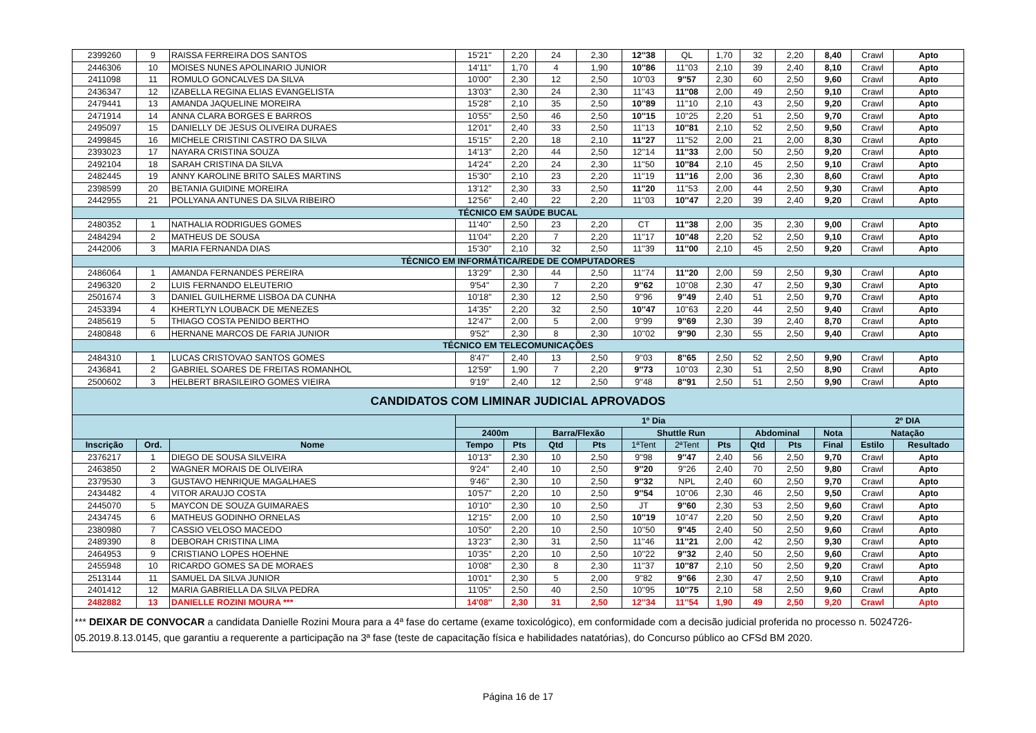| 2399260 | 9 | RAISSA FERREIRA DOS SANTOS | 15'21'' | 2,20 | 24 | 2,30 | 12''38 | QL | 1,70 | 32 | 2,20 | 8,40 | Crawl | Apto |
| 2446306 | 10 | MOISES NUNES APOLINARIO JUNIOR | 14'11'' | 1,70 | 4 | 1,90 | 10''86 | 11''03 | 2,10 | 39 | 2,40 | 8,10 | Crawl | Apto |
| 2411098 | 11 | ROMULO GONCALVES DA SILVA | 10'00'' | 2,30 | 12 | 2,50 | 10''03 | 9''57 | 2,30 | 60 | 2,50 | 9,60 | Crawl | Apto |
| 2436347 | 12 | IZABELLA REGINA ELIAS EVANGELISTA | 13'03'' | 2,30 | 24 | 2,30 | 11''43 | 11''08 | 2,00 | 49 | 2,50 | 9,10 | Crawl | Apto |
| 2479441 | 13 | AMANDA JAQUELINE MOREIRA | 15'28'' | 2,10 | 35 | 2,50 | 10''89 | 11''10 | 2,10 | 43 | 2,50 | 9,20 | Crawl | Apto |
| 2471914 | 14 | ANNA CLARA BORGES E BARROS | 10'55'' | 2,50 | 46 | 2,50 | 10''15 | 10''25 | 2,20 | 51 | 2,50 | 9,70 | Crawl | Apto |
| 2495097 | 15 | DANIELLY DE JESUS OLIVEIRA DURAES | 12'01'' | 2,40 | 33 | 2,50 | 11''13 | 10''81 | 2,10 | 52 | 2,50 | 9,50 | Crawl | Apto |
| 2499845 | 16 | MICHELE CRISTINI CASTRO DA SILVA | 15'15'' | 2,20 | 18 | 2,10 | 11''27 | 11''52 | 2,00 | 21 | 2,00 | 8,30 | Crawl | Apto |
| 2393023 | 17 | NAYARA CRISTINA SOUZA | 14'13'' | 2,20 | 44 | 2,50 | 12''14 | 11''33 | 2,00 | 50 | 2,50 | 9,20 | Crawl | Apto |
| 2492104 | 18 | SARAH CRISTINA DA SILVA | 14'24'' | 2,20 | 24 | 2,30 | 11''50 | 10''84 | 2,10 | 45 | 2,50 | 9,10 | Crawl | Apto |
| 2482445 | 19 | ANNY KAROLINE BRITO SALES MARTINS | 15'30'' | 2,10 | 23 | 2,20 | 11''19 | 11''16 | 2,00 | 36 | 2,30 | 8,60 | Crawl | Apto |
| 2398599 | 20 | BETANIA GUIDINE MOREIRA | 13'12'' | 2,30 | 33 | 2,50 | 11''20 | 11''53 | 2,00 | 44 | 2,50 | 9,30 | Crawl | Apto |
| 2442955 | 21 | POLLYANA ANTUNES DA SILVA RIBEIRO | 12'56'' | 2,40 | 22 | 2,20 | 11''03 | 10''47 | 2,20 | 39 | 2,40 | 9,20 | Crawl | Apto |
| TÉCNICO EM SAÚDE BUCAL | | | | | | | | | | | | | | |
| 2480352 | 1 | NATHALIA RODRIGUES GOMES | 11'40'' | 2,50 | 23 | 2,20 | CT | 11''38 | 2,00 | 35 | 2,30 | 9,00 | Crawl | Apto |
| 2484294 | 2 | MATHEUS DE SOUSA | 11'04'' | 2,20 | 7 | 2,20 | 11''17 | 10''48 | 2,20 | 52 | 2,50 | 9,10 | Crawl | Apto |
| 2442006 | 3 | MARIA FERNANDA DIAS | 15'30'' | 2,10 | 32 | 2,50 | 11''39 | 11''00 | 2,10 | 45 | 2,50 | 9,20 | Crawl | Apto |
| TÉCNICO EM INFORMÁTICA/REDE DE COMPUTADORES | | | | | | | | | | | | | | |
| 2486064 | 1 | AMANDA FERNANDES PEREIRA | 13'29'' | 2,30 | 44 | 2,50 | 11''74 | 11''20 | 2,00 | 59 | 2,50 | 9,30 | Crawl | Apto |
| 2496320 | 2 | LUIS FERNANDO ELEUTERIO | 9'54'' | 2,30 | 7 | 2,20 | 9''62 | 10''08 | 2,30 | 47 | 2,50 | 9,30 | Crawl | Apto |
| 2501674 | 3 | DANIEL GUILHERME LISBOA DA CUNHA | 10'18'' | 2,30 | 12 | 2,50 | 9''96 | 9''49 | 2,40 | 51 | 2,50 | 9,70 | Crawl | Apto |
| 2453394 | 4 | KHERTLYN LOUBACK DE MENEZES | 14'35'' | 2,20 | 32 | 2,50 | 10''47 | 10''63 | 2,20 | 44 | 2,50 | 9,40 | Crawl | Apto |
| 2485619 | 5 | THIAGO COSTA PENIDO BERTHO | 12'47'' | 2,00 | 5 | 2,00 | 9''99 | 9''69 | 2,30 | 39 | 2,40 | 8,70 | Crawl | Apto |
| 2480848 | 6 | HERNANE MARCOS DE FARIA JUNIOR | 9'52'' | 2,30 | 8 | 2,30 | 10''02 | 9''90 | 2,30 | 55 | 2,50 | 9,40 | Crawl | Apto |
| TÉCNICO EM TELECOMUNICAÇÕES | | | | | | | | | | | | | | |
| 2484310 | 1 | LUCAS CRISTOVAO SANTOS GOMES | 8'47'' | 2,40 | 13 | 2,50 | 9''03 | 8''65 | 2,50 | 52 | 2,50 | 9,90 | Crawl | Apto |
| 2436841 | 2 | GABRIEL SOARES DE FREITAS ROMANHOL | 12'59'' | 1,90 | 7 | 2,20 | 9''73 | 10''03 | 2,30 | 51 | 2,50 | 8,90 | Crawl | Apto |
| 2500602 | 3 | HELBERT BRASILEIRO GOMES VIEIRA | 9'19'' | 2,40 | 12 | 2,50 | 9''48 | 8''91 | 2,50 | 51 | 2,50 | 9,90 | Crawl | Apto |
| CANDIDATOS COM LIMINAR JUDICIAL APROVADOS | | | | | | | | | | | | | | |
| | | | 1º Dia | | | | | | | | | | 2º DIA | |
| | | | 2400m | | Barra/Flexão | | Shuttle Run | | | Abdominal | | Nota | Natação | |
| Inscrição | Ord. | Nome | Tempo | Pts | Qtd | Pts | 1ªTent | 2ªTent | Pts | Qtd | Pts | Final | Estilo | Resultado |
| 2376217 | 1 | DIEGO DE SOUSA SILVEIRA | 10'13'' | 2,30 | 10 | 2,50 | 9''98 | 9''47 | 2,40 | 56 | 2,50 | 9,70 | Crawl | Apto |
| 2463850 | 2 | WAGNER MORAIS DE OLIVEIRA | 9'24'' | 2,40 | 10 | 2,50 | 9''20 | 9''26 | 2,40 | 70 | 2,50 | 9,80 | Crawl | Apto |
| 2379530 | 3 | GUSTAVO HENRIQUE MAGALHAES | 9'46'' | 2,30 | 10 | 2,50 | 9''32 | NPL | 2,40 | 60 | 2,50 | 9,70 | Crawl | Apto |
| 2434482 | 4 | VITOR ARAUJO COSTA | 10'57'' | 2,20 | 10 | 2,50 | 9''54 | 10''06 | 2,30 | 46 | 2,50 | 9,50 | Crawl | Apto |
| 2445070 | 5 | MAYCON DE SOUZA GUIMARAES | 10'10'' | 2,30 | 10 | 2,50 | JT | 9''60 | 2,30 | 53 | 2,50 | 9,60 | Crawl | Apto |
| 2434745 | 6 | MATHEUS GODINHO ORNELAS | 12'15'' | 2,00 | 10 | 2,50 | 10''19 | 10''47 | 2,20 | 50 | 2,50 | 9,20 | Crawl | Apto |
| 2380980 | 7 | CASSIO VELOSO MACEDO | 10'50'' | 2,20 | 10 | 2,50 | 10''50 | 9''45 | 2,40 | 50 | 2,50 | 9,60 | Crawl | Apto |
| 2489390 | 8 | DEBORAH CRISTINA LIMA | 13'23'' | 2,30 | 31 | 2,50 | 11''46 | 11''21 | 2,00 | 42 | 2,50 | 9,30 | Crawl | Apto |
| 2464953 | 9 | CRISTIANO LOPES HOEHNE | 10'35'' | 2,20 | 10 | 2,50 | 10''22 | 9''32 | 2,40 | 50 | 2,50 | 9,60 | Crawl | Apto |
| 2455948 | 10 | RICARDO GOMES SA DE MORAES | 10'08'' | 2,30 | 8 | 2,30 | 11''37 | 10''87 | 2,10 | 50 | 2,50 | 9,20 | Crawl | Apto |
| 2513144 | 11 | SAMUEL DA SILVA JUNIOR | 10'01'' | 2,30 | 5 | 2,00 | 9''82 | 9''66 | 2,30 | 47 | 2,50 | 9,10 | Crawl | Apto |
| 2401412 | 12 | MARIA GABRIELLA DA SILVA PEDRA | 11'05'' | 2,50 | 40 | 2,50 | 10''95 | 10''75 | 2,10 | 58 | 2,50 | 9,60 | Crawl | Apto |
| 2482882 | 13 | DANIELLE ROZINI MOURA *** | 14'08'' | 2,30 | 31 | 2,50 | 12''34 | 11''54 | 1,90 | 49 | 2,50 | 9,20 | Crawl | Apto |
| *** DEIXAR DE CONVOCAR a candidata Danielle Rozini Moura para a 4ª fase do certame (exame toxicológico), em conformidade com a decisão judicial proferida no processo n. 5024726-05.2019.8.13.0145, que garantiu a requerente a participação na 3ª fase (teste de capacitação física e habilidades natatórias), do Concurso público ao CFSd BM 2020. | | | | | | | | | | | | | | |
Página 16 de 17